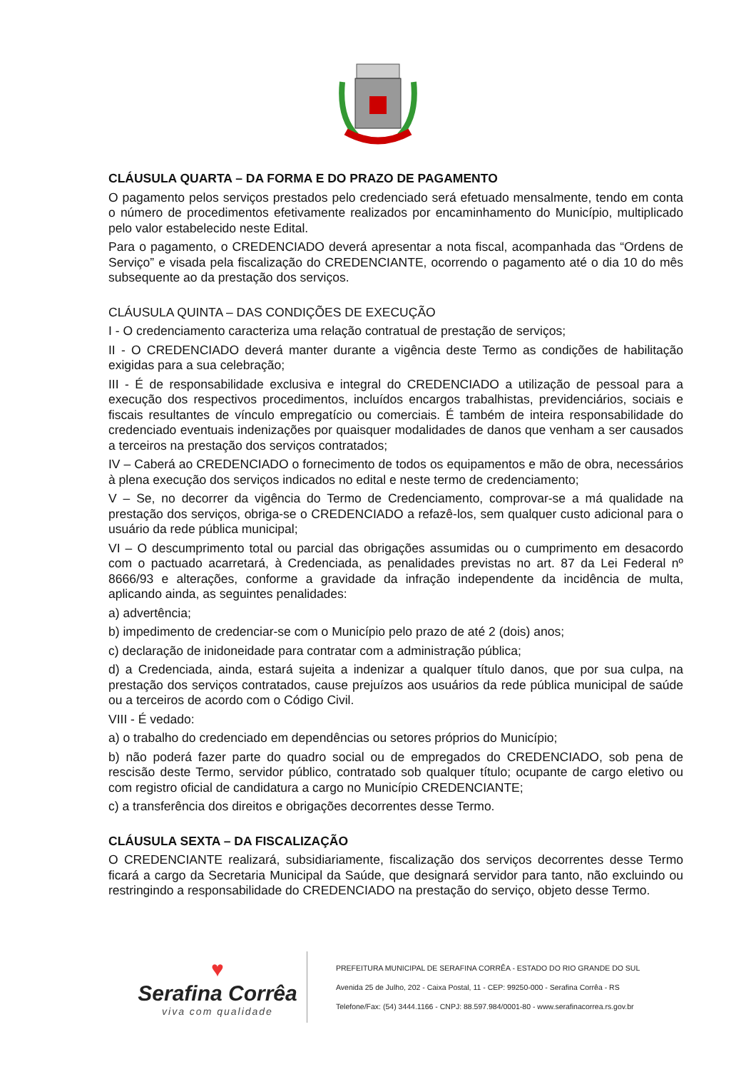CLÁUSULA QUARTA – DA FORMA E DO PRAZO DE PAGAMENTO
O pagamento pelos serviços prestados pelo credenciado será efetuado mensalmente, tendo em conta o número de procedimentos efetivamente realizados por encaminhamento do Município, multiplicado pelo valor estabelecido neste Edital.
Para o pagamento, o CREDENCIADO deverá apresentar a nota fiscal, acompanhada das “Ordens de Serviço” e visada pela fiscalização do CREDENCIANTE, ocorrendo o pagamento até o dia 10 do mês subsequente ao da prestação dos serviços.
CLÁUSULA QUINTA – DAS CONDIÇÕES DE EXECUÇÃO
I - O credenciamento caracteriza uma relação contratual de prestação de serviços;
II - O CREDENCIADO deverá manter durante a vigência deste Termo as condições de habilitação exigidas para a sua celebração;
III - É de responsabilidade exclusiva e integral do CREDENCIADO a utilização de pessoal para a execução dos respectivos procedimentos, incluídos encargos trabalhistas, previdenciários, sociais e fiscais resultantes de vínculo empregatício ou comerciais. É também de inteira responsabilidade do credenciado eventuais indenizações por quaisquer modalidades de danos que venham a ser causados a terceiros na prestação dos serviços contratados;
IV – Caberá ao CREDENCIADO o fornecimento de todos os equipamentos e mão de obra, necessários à plena execução dos serviços indicados no edital e neste termo de credenciamento;
V – Se, no decorrer da vigência do Termo de Credenciamento, comprovar-se a má qualidade na prestação dos serviços, obriga-se o CREDENCIADO a refazê-los, sem qualquer custo adicional para o usuário da rede pública municipal;
VI – O descumprimento total ou parcial das obrigações assumidas ou o cumprimento em desacordo com o pactuado acarretará, à Credenciada, as penalidades previstas no art. 87 da Lei Federal nº 8666/93 e alterações, conforme a gravidade da infração independente da incidência de multa, aplicando ainda, as seguintes penalidades:
a) advertência;
b) impedimento de credenciar-se com o Município pelo prazo de até 2 (dois) anos;
c) declaração de inidoneidade para contratar com a administração pública;
d) a Credenciada, ainda, estará sujeita a indenizar a qualquer título danos, que por sua culpa, na prestação dos serviços contratados, cause prejuízos aos usuários da rede pública municipal de saúde ou a terceiros de acordo com o Código Civil.
VIII - É vedado:
a) o trabalho do credenciado em dependências ou setores próprios do Município;
b) não poderá fazer parte do quadro social ou de empregados do CREDENCIADO, sob pena de rescisão deste Termo, servidor público, contratado sob qualquer título; ocupante de cargo eletivo ou com registro oficial de candidatura a cargo no Município CREDENCIANTE;
c) a transferência dos direitos e obrigações decorrentes desse Termo.
CLÁUSULA SEXTA – DA FISCALIZAÇÃO
O CREDENCIANTE realizará, subsidiariamente, fiscalização dos serviços decorrentes desse Termo ficará a cargo da Secretaria Municipal da Saúde, que designará servidor para tanto, não excluindo ou restringindo a responsabilidade do CREDENCIADO na prestação do serviço, objeto desse Termo.
♥
Serafina Corrêa
viva com qualidade
PREFEITURA MUNICIPAL DE SERAFINA CORRÊA - ESTADO DO RIO GRANDE DO SUL
Avenida 25 de Julho, 202 - Caixa Postal, 11 - CEP: 99250-000 - Serafina Corrêa - RS
Telefone/Fax: (54) 3444.1166 - CNPJ: 88.597.984/0001-80 - www.serafinacorrea.rs.gov.br